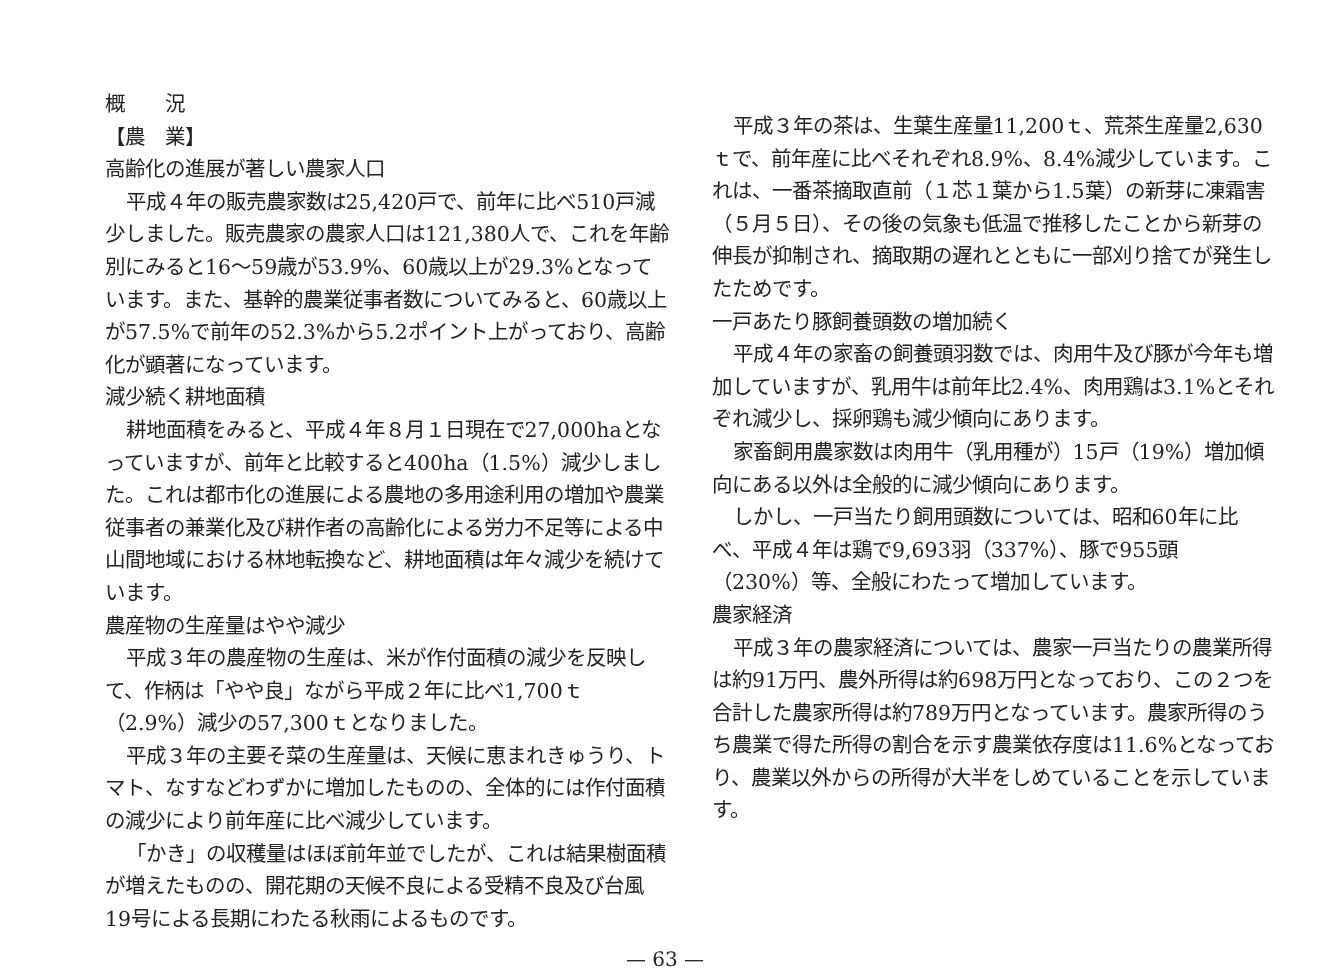概　　況
【農　業】
高齢化の進展が著しい農家人口
平成４年の販売農家数は25,420戸で、前年に比べ510戸減少しました。販売農家の農家人口は121,380人で、これを年齢別にみると16～59歳が53.9%、60歳以上が29.3%となっています。また、基幹的農業従事者数についてみると、60歳以上が57.5%で前年の52.3%から5.2ポイント上がっており、高齢化が顕著になっています。
減少続く耕地面積
耕地面積をみると、平成４年８月１日現在で27,000haとなっていますが、前年と比較すると400ha（1.5%）減少しました。これは都市化の進展による農地の多用途利用の増加や農業従事者の兼業化及び耕作者の高齢化による労力不足等による中山間地域における林地転換など、耕地面積は年々減少を続けています。
農産物の生産量はやや減少
平成３年の農産物の生産は、米が作付面積の減少を反映して、作柄は「やや良」ながら平成２年に比べ1,700ｔ（2.9%）減少の57,300ｔとなりました。
平成３年の主要そ菜の生産量は、天候に恵まれきゅうり、トマト、なすなどわずかに増加したものの、全体的には作付面積の減少により前年産に比べ減少しています。
「かき」の収穫量はほぼ前年並でしたが、これは結果樹面積が増えたものの、開花期の天候不良による受精不良及び台風19号による長期にわたる秋雨によるものです。
平成３年の茶は、生葉生産量11,200ｔ、荒茶生産量2,630ｔで、前年産に比べそれぞれ8.9%、8.4%減少しています。これは、一番茶摘取直前（１芯１葉から1.5葉）の新芽に凍霜害（５月５日）、その後の気象も低温で推移したことから新芽の伸長が抑制され、摘取期の遅れとともに一部刈り捨てが発生したためです。
一戸あたり豚飼養頭数の増加続く
平成４年の家畜の飼養頭羽数では、肉用牛及び豚が今年も増加していますが、乳用牛は前年比2.4%、肉用鶏は3.1%とそれぞれ減少し、採卵鶏も減少傾向にあります。
家畜飼用農家数は肉用牛（乳用種が）15戸（19%）増加傾向にある以外は全般的に減少傾向にあります。
しかし、一戸当たり飼用頭数については、昭和60年に比べ、平成４年は鶏で9,693羽（337%）、豚で955頭（230%）等、全般にわたって増加しています。
農家経済
平成３年の農家経済については、農家一戸当たりの農業所得は約91万円、農外所得は約698万円となっており、この２つを合計した農家所得は約789万円となっています。農家所得のうち農業で得た所得の割合を示す農業依存度は11.6%となっており、農業以外からの所得が大半をしめていることを示しています。
— 63 —